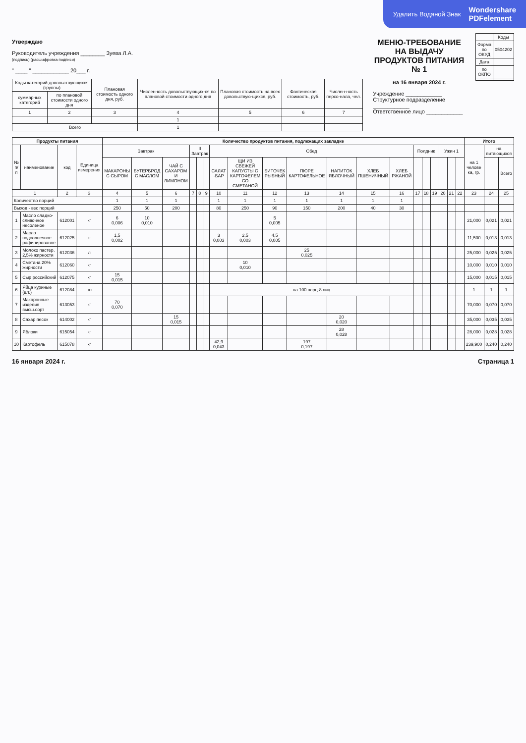Удалить Водяной Знак Wondershare
PDFelement
Утверждаю
Руководитель учреждения ________ Зуева Л.А.
(подпись) (расшифровка подписи)
" ____ " ____________ 20___ г.
| Коды категорий довольствующихся (группы) | | Плановая стоимость одного дня, руб. | Численность довольствующих-ся по плановой стоимости одного дня | Плановая стоимость на всех довольствую-щихся, руб. | Фактическая стоимость, руб. | Числен-ность персо-нала, чел. |
| --- | --- | --- | --- | --- | --- | --- |
| суммарных категорий | по плановой стоимости одного дня | | | | | |
| 1 | 2 | 3 | 4 | 5 | 6 | 7 |
| | | | 1 | | | |
| Всего | | | 1 | | | |
МЕНЮ-ТРЕБОВАНИЕ
НА ВЫДАЧУ ПРОДУКТОВ ПИТАНИЯ № 1
на 16 января 2024 г.
Учреждение ____________
Структурное подразделение ____________
Ответственное лицо ____________
| | Коды |
| Форма по ОКУД | 0504202 |
| Дата | |
| по ОКПО | |
| Продукты питания | | | | Количество продуктов питания, подлежащих закладке | | | | | | | | | | | | | | | | | | | Итого | | |
| --- | --- | --- | --- | --- | --- | --- | --- | --- | --- | --- | --- | --- | --- | --- | --- | --- | --- | --- | --- | --- | --- | --- | --- | --- | --- |
| № п/п | наименование | код | Единица измерения | Завтрак | | | II Завтрак | | | Обед | | | | | | | Полдник | | | Ужин 1 | | | на 1 челове ка, гр. | на питающихся | |
| | | | | МАКАРОНЫ С СЫРОМ | БУТЕРБРОД С МАСЛОМ | ЧАЙ С САХАРОМ И ЛИМОНОМ | | | | САЛАТ -БАР | ЩИ ИЗ СВЕЖЕЙ КАПУСТЫ С КАРТОФЕЛЕМ СО СМЕТАНОЙ | БИТОЧЕК РЫБНЫЙ | ПЮРЕ КАРТОФЕЛЬНОЕ | НАПИТОК ЯБЛОЧНЫЙ | ХЛЕБ ПШЕНИЧНЫЙ | ХЛЕБ РЖАНОЙ | | | | | | | | | Всего |
| 1 | | 2 | 3 | 4 | 5 | 6 | 7 | 8 | 9 | 10 | 11 | 12 | 13 | 14 | 15 | 16 | 17 | 18 | 19 | 20 | 21 | 22 | 23 | 24 | 25 |
| Количество порций | | | | 1 | 1 | 1 | | | | 1 | 1 | 1 | 1 | 1 | 1 | 1 | | | | | | | | | |
| Выход - вес порций | | | | 250 | 50 | 200 | | | | 80 | 250 | 90 | 150 | 200 | 40 | 30 | | | | | | | | | |
| 1 | Масло сладко-сливочное несоленое | 612001 | кг | 6 0,006 | 10 0,010 | | | | | | | 5 0,005 | | | | | | | | | | | 21,000 | 0,021 | 0,021 |
| 2 | Масло подсолнечное рафинированое | 612025 | кг | 1,5 0,002 | | | | | | 3 0,003 | 2,5 0,003 | 4,5 0,005 | | | | | | | | | | | 11,500 | 0,013 | 0,013 |
| 3 | Молоко пастер. 2,5% жирности | 612036 | л | | | | | | | | | | 25 0,025 | | | | | | | | | | 25,000 | 0,025 | 0,025 |
| 4 | Сметана 20% жирности | 612060 | кг | | | | | | | | 10 0,010 | | | | | | | | | | | | 10,000 | 0,010 | 0,010 |
| 5 | Сыр российский | 612075 | кг | 15 0,015 | | | | | | | | | | | | | | | | | | | 15,000 | 0,015 | 0,015 |
| 6 | Яйца куриные (шт.) | 612084 | шт | | | | | | | на 100 порц-8 яиц | | | | | | | | | | | | | 1 | 1 | 1 |
| 7 | Макаронные изделия высш.сорт | 613053 | кг | 70 0,070 | | | | | | | | | | | | | | | | | | | 70,000 | 0,070 | 0,070 |
| 8 | Сахар песок | 614002 | кг | | | 15 0,015 | | | | | | | | 20 0,020 | | | | | | | | | 35,000 | 0,035 | 0,035 |
| 9 | Яблоки | 615054 | кг | | | | | | | | | | | 28 0,028 | | | | | | | | | 28,000 | 0,028 | 0,028 |
| 10 | Картофель | 615078 | кг | | | | | | | 42,9 0,043 | | | 197 0,197 | | | | | | | | | | 239,900 | 0,240 | 0,240 |
16 января 2024 г. Страница 1